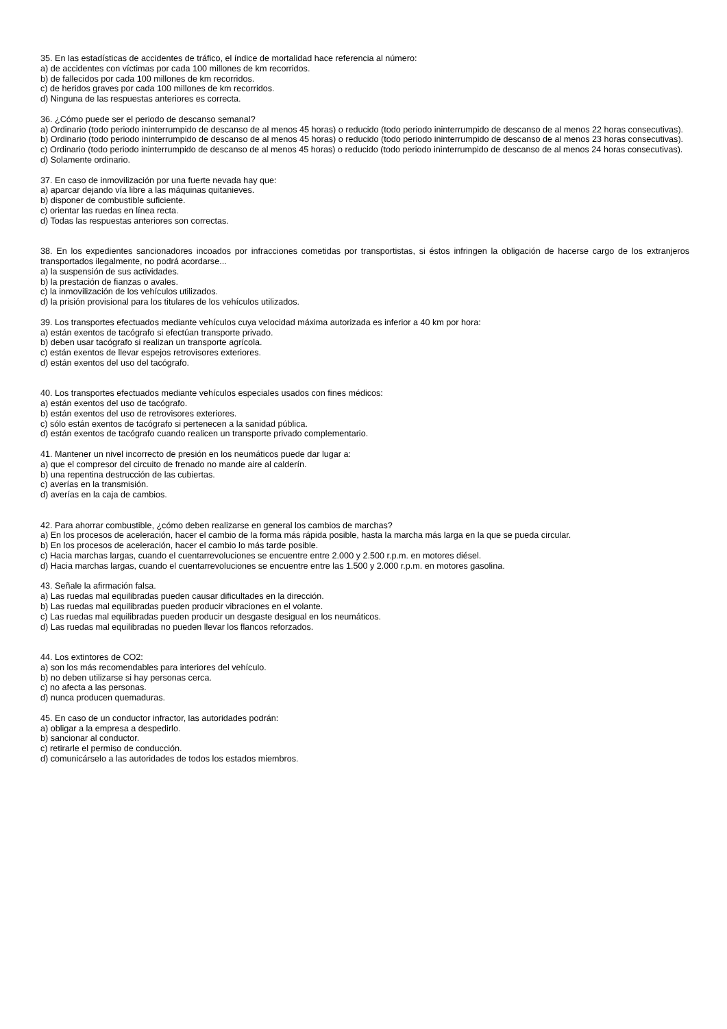35. En las estadísticas de accidentes de tráfico, el índice de mortalidad hace referencia al número:
a) de accidentes con víctimas por cada 100 millones de km recorridos.
b) de fallecidos por cada 100 millones de km recorridos.
c) de heridos graves por cada 100 millones de km recorridos.
d) Ninguna de las respuestas anteriores es correcta.
36. ¿Cómo puede ser el periodo de descanso semanal?
a) Ordinario (todo periodo ininterrumpido de descanso de al menos 45 horas) o reducido (todo periodo ininterrumpido de descanso de al menos 22 horas consecutivas).
b) Ordinario (todo periodo ininterrumpido de descanso de al menos 45 horas) o reducido (todo periodo ininterrumpido de descanso de al menos 23 horas consecutivas).
c) Ordinario (todo periodo ininterrumpido de descanso de al menos 45 horas) o reducido (todo periodo ininterrumpido de descanso de al menos 24 horas consecutivas).
d) Solamente ordinario.
37. En caso de inmovilización por una fuerte nevada hay que:
a) aparcar dejando vía libre a las máquinas quitanieves.
b) disponer de combustible suficiente.
c) orientar las ruedas en línea recta.
d) Todas las respuestas anteriores son correctas.
38. En los expedientes sancionadores incoados por infracciones cometidas por transportistas, si éstos infringen la obligación de hacerse cargo de los extranjeros transportados ilegalmente, no podrá acordarse...
a) la suspensión de sus actividades.
b) la prestación de fianzas o avales.
c) la inmovilización de los vehículos utilizados.
d) la prisión provisional para los titulares de los vehículos utilizados.
39. Los transportes efectuados mediante vehículos cuya velocidad máxima autorizada es inferior a 40 km por hora:
a) están exentos de tacógrafo si efectúan transporte privado.
b) deben usar tacógrafo si realizan un transporte agrícola.
c) están exentos de llevar espejos retrovisores exteriores.
d) están exentos del uso del tacógrafo.
40. Los transportes efectuados mediante vehículos especiales usados con fines médicos:
a) están exentos del uso de tacógrafo.
b) están exentos del uso de retrovisores exteriores.
c) sólo están exentos de tacógrafo si pertenecen a la sanidad pública.
d) están exentos de tacógrafo cuando realicen un transporte privado complementario.
41. Mantener un nivel incorrecto de presión en los neumáticos puede dar lugar a:
a) que el compresor del circuito de frenado no mande aire al calderín.
b) una repentina destrucción de las cubiertas.
c) averías en la transmisión.
d) averías en la caja de cambios.
42. Para ahorrar combustible, ¿cómo deben realizarse en general los cambios de marchas?
a) En los procesos de aceleración, hacer el cambio de la forma más rápida posible, hasta la marcha más larga en la que se pueda circular.
b) En los procesos de aceleración, hacer el cambio lo más tarde posible.
c) Hacia marchas largas, cuando el cuentarrevoluciones se encuentre entre 2.000 y 2.500 r.p.m. en motores diésel.
d) Hacia marchas largas, cuando el cuentarrevoluciones se encuentre entre las 1.500 y 2.000 r.p.m. en motores gasolina.
43. Señale la afirmación falsa.
a) Las ruedas mal equilibradas pueden causar dificultades en la dirección.
b) Las ruedas mal equilibradas pueden producir vibraciones en el volante.
c) Las ruedas mal equilibradas pueden producir un desgaste desigual en los neumáticos.
d) Las ruedas mal equilibradas no pueden llevar los flancos reforzados.
44. Los extintores de CO2:
a) son los más recomendables para interiores del vehículo.
b) no deben utilizarse si hay personas cerca.
c) no afecta a las personas.
d) nunca producen quemaduras.
45. En caso de un conductor infractor, las autoridades podrán:
a) obligar a la empresa a despedirlo.
b) sancionar al conductor.
c) retirarle el permiso de conducción.
d) comunicárselo a las autoridades de todos los estados miembros.